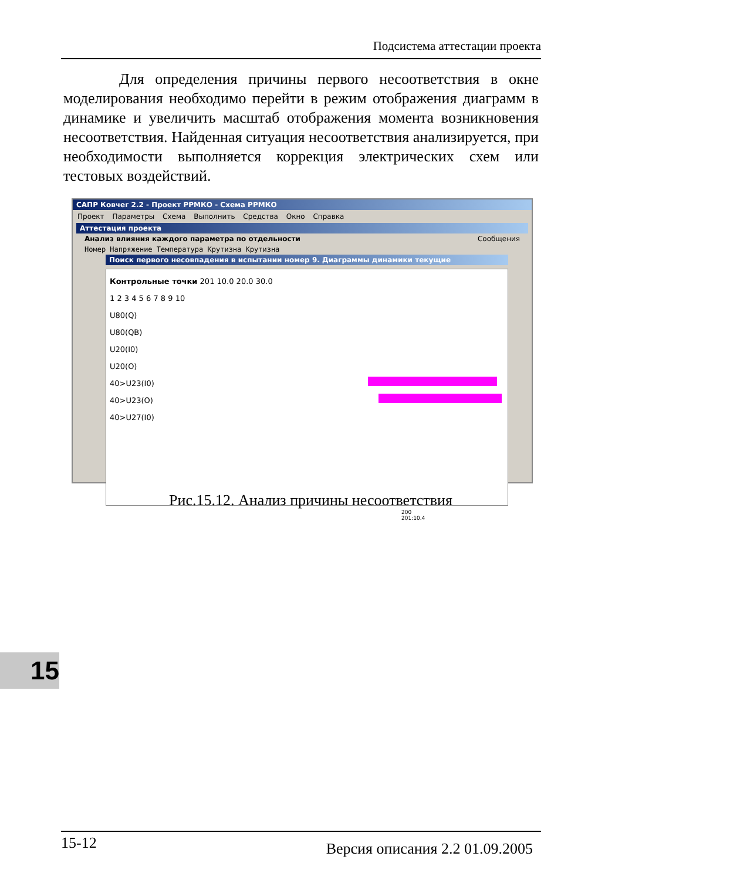Подсистема аттестации проекта
Для определения причины первого несоответствия в окне моделирования необходимо перейти в режим отображения диаграмм в динамике и увеличить масштаб отображения момента возникновения несоответствия. Найденная ситуация несоответствия анализируется, при необходимости выполняется коррекция электрических схем или тестовых воздействий.
САПР Ковчег 2.2 - Проект РРМКО - Схема РРМКО
Проект Параметры Схема Выполнить Средства Окно Справка
Аттестация проекта
Анализ влияния каждого параметра по отдельности Сообщения
Номер Напряжение Температура Крутизна Крутизна
Поиск первого несовпадения в испытании номер 9. Диаграммы динамики текущие
Контрольные точки 201 10.0 20.0 30.0
1 2 3 4 5 6 7 8 9 10
U80(Q)
U80(QB)
U20(I0)
U20(O)
40>U23(I0)
40>U23(O)
40>U27(I0)
200 201:10.4
Рис.15.12. Анализ причины несоответствия
15
15-12 Версия описания 2.2 01.09.2005